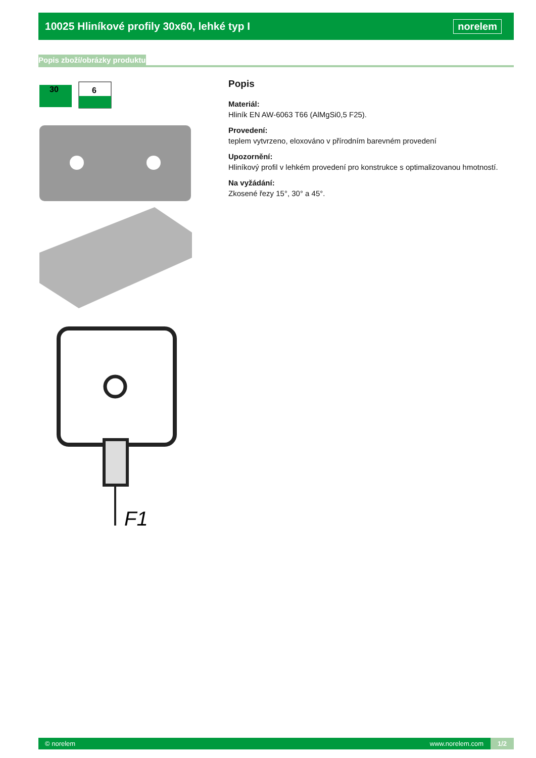10025 Hliníkové profily 30x60, lehké typ I
norelem
Popis zboží/obrázky produktu
30
6
F1
Popis
Materiál:
Hliník EN AW-6063 T66 (AlMgSi0,5 F25).
Provedení:
teplem vytvrzeno, eloxováno v přírodním barevném provedení
Upozornění:
Hliníkový profil v lehkém provedení pro konstrukce s optimalizovanou hmotností.
Na vyžádání:
Zkosené řezy 15°, 30° a 45°.
© norelem www.norelem.com 1/2